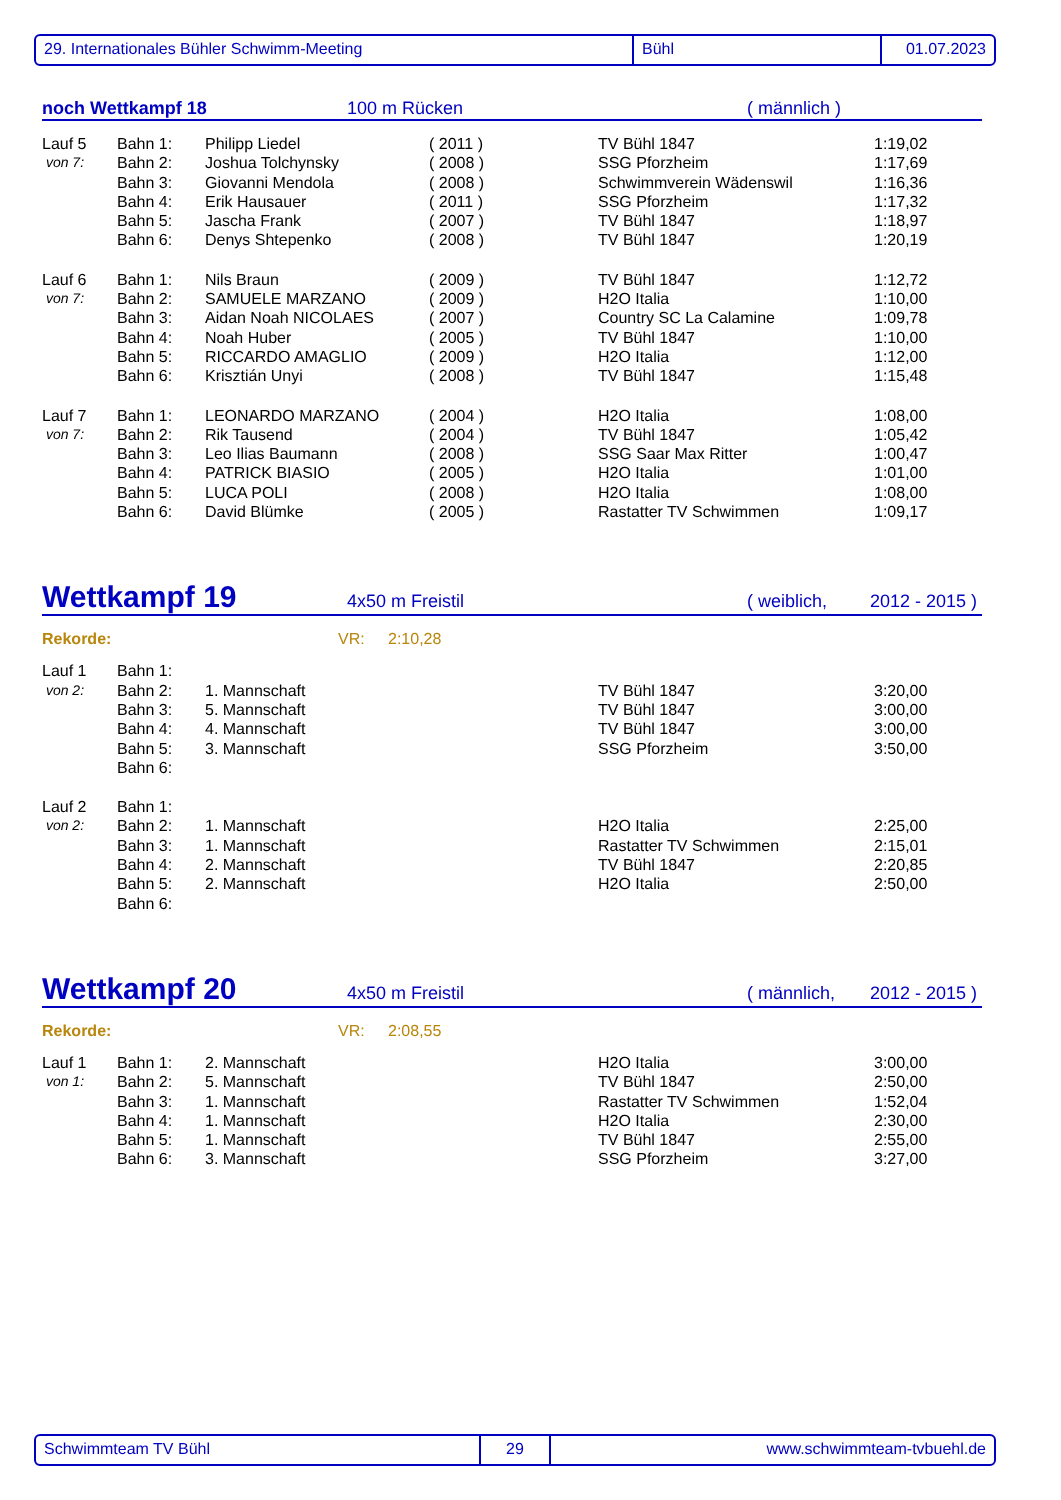29. Internationales Bühler Schwimm-Meeting Bühl 01.07.2023
noch Wettkampf 18 100 m Rücken ( männlich )
| Lauf 5 | Bahn 1: | Philipp Liedel | ( 2011 ) | TV Bühl 1847 | 1:19,02 |
| von 7: | Bahn 2: | Joshua Tolchynsky | ( 2008 ) | SSG Pforzheim | 1:17,69 |
| | Bahn 3: | Giovanni Mendola | ( 2008 ) | Schwimmverein Wädenswil | 1:16,36 |
| | Bahn 4: | Erik Hausauer | ( 2011 ) | SSG Pforzheim | 1:17,32 |
| | Bahn 5: | Jascha Frank | ( 2007 ) | TV Bühl 1847 | 1:18,97 |
| | Bahn 6: | Denys Shtepenko | ( 2008 ) | TV Bühl 1847 | 1:20,19 |
| Lauf 6 | Bahn 1: | Nils Braun | ( 2009 ) | TV Bühl 1847 | 1:12,72 |
| von 7: | Bahn 2: | SAMUELE MARZANO | ( 2009 ) | H2O Italia | 1:10,00 |
| | Bahn 3: | Aidan Noah NICOLAES | ( 2007 ) | Country SC La Calamine | 1:09,78 |
| | Bahn 4: | Noah Huber | ( 2005 ) | TV Bühl 1847 | 1:10,00 |
| | Bahn 5: | RICCARDO AMAGLIO | ( 2009 ) | H2O Italia | 1:12,00 |
| | Bahn 6: | Krisztián Unyi | ( 2008 ) | TV Bühl 1847 | 1:15,48 |
| Lauf 7 | Bahn 1: | LEONARDO MARZANO | ( 2004 ) | H2O Italia | 1:08,00 |
| von 7: | Bahn 2: | Rik Tausend | ( 2004 ) | TV Bühl 1847 | 1:05,42 |
| | Bahn 3: | Leo Ilias Baumann | ( 2008 ) | SSG Saar Max Ritter | 1:00,47 |
| | Bahn 4: | PATRICK BIASIO | ( 2005 ) | H2O Italia | 1:01,00 |
| | Bahn 5: | LUCA POLI | ( 2008 ) | H2O Italia | 1:08,00 |
| | Bahn 6: | David Blümke | ( 2005 ) | Rastatter TV Schwimmen | 1:09,17 |
Wettkampf 19 4x50 m Freistil ( weiblich, 2012 - 2015 )
Rekorde: VR: 2:10,28
| Lauf 1 | Bahn 1: | | | |
| von 2: | Bahn 2: | 1. Mannschaft | TV Bühl 1847 | 3:20,00 |
| | Bahn 3: | 5. Mannschaft | TV Bühl 1847 | 3:00,00 |
| | Bahn 4: | 4. Mannschaft | TV Bühl 1847 | 3:00,00 |
| | Bahn 5: | 3. Mannschaft | SSG Pforzheim | 3:50,00 |
| | Bahn 6: | | | |
| Lauf 2 | Bahn 1: | | | |
| von 2: | Bahn 2: | 1. Mannschaft | H2O Italia | 2:25,00 |
| | Bahn 3: | 1. Mannschaft | Rastatter TV Schwimmen | 2:15,01 |
| | Bahn 4: | 2. Mannschaft | TV Bühl 1847 | 2:20,85 |
| | Bahn 5: | 2. Mannschaft | H2O Italia | 2:50,00 |
| | Bahn 6: | | | |
Wettkampf 20 4x50 m Freistil ( männlich, 2012 - 2015 )
Rekorde: VR: 2:08,55
| Lauf 1 | Bahn 1: | 2. Mannschaft | H2O Italia | 3:00,00 |
| von 1: | Bahn 2: | 5. Mannschaft | TV Bühl 1847 | 2:50,00 |
| | Bahn 3: | 1. Mannschaft | Rastatter TV Schwimmen | 1:52,04 |
| | Bahn 4: | 1. Mannschaft | H2O Italia | 2:30,00 |
| | Bahn 5: | 1. Mannschaft | TV Bühl 1847 | 2:55,00 |
| | Bahn 6: | 3. Mannschaft | SSG Pforzheim | 3:27,00 |
Schwimmteam TV Bühl 29 www.schwimmteam-tvbuehl.de